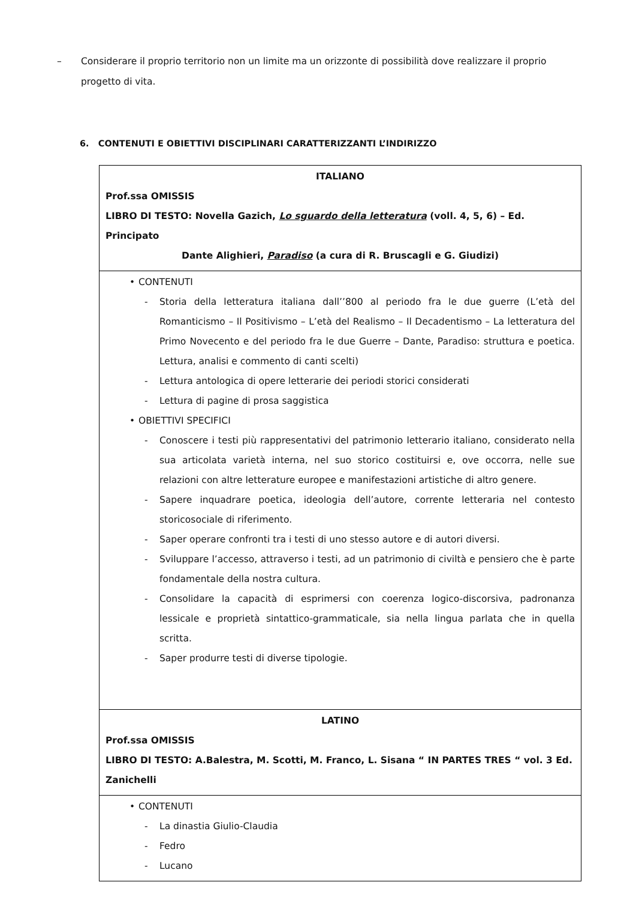– Considerare il proprio territorio non un limite ma un orizzonte di possibilità dove realizzare il proprio progetto di vita.
6. CONTENUTI E OBIETTIVI DISCIPLINARI CARATTERIZZANTI L’INDIRIZZO
| ITALIANO Prof.ssa OMISSIS LIBRO DI TESTO: Novella Gazich, Lo sguardo della letteratura (voll. 4, 5, 6) – Ed. Principato Dante Alighieri, Paradiso (a cura di R. Bruscagli e G. Giudizi) |
| • CONTENUTI - Storia della letteratura italiana dall’’800 al periodo fra le due guerre (L’età del Romanticismo – Il Positivismo – L’età del Realismo – Il Decadentismo – La letteratura del Primo Novecento e del periodo fra le due Guerre – Dante, Paradiso: struttura e poetica. Lettura, analisi e commento di canti scelti) - Lettura antologica di opere letterarie dei periodi storici considerati - Lettura di pagine di prosa saggistica • OBIETTIVI SPECIFICI - Conoscere i testi più rappresentativi del patrimonio letterario italiano, considerato nella sua articolata varietà interna, nel suo storico costituirsi e, ove occorra, nelle sue relazioni con altre letterature europee e manifestazioni artistiche di altro genere. - Sapere inquadrare poetica, ideologia dell’autore, corrente letteraria nel contesto storicosociale di riferimento. - Saper operare confronti tra i testi di uno stesso autore e di autori diversi. - Sviluppare l’accesso, attraverso i testi, ad un patrimonio di civiltà e pensiero che è parte fondamentale della nostra cultura. - Consolidare la capacità di esprimersi con coerenza logico-discorsiva, padronanza lessicale e proprietà sintattico-grammaticale, sia nella lingua parlata che in quella scritta. - Saper produrre testi di diverse tipologie. |
| LATINO Prof.ssa OMISSIS LIBRO DI TESTO: A.Balestra, M. Scotti, M. Franco, L. Sisana “ IN PARTES TRES “ vol. 3 Ed. Zanichelli |
| • CONTENUTI - La dinastia Giulio-Claudia - Fedro - Lucano |